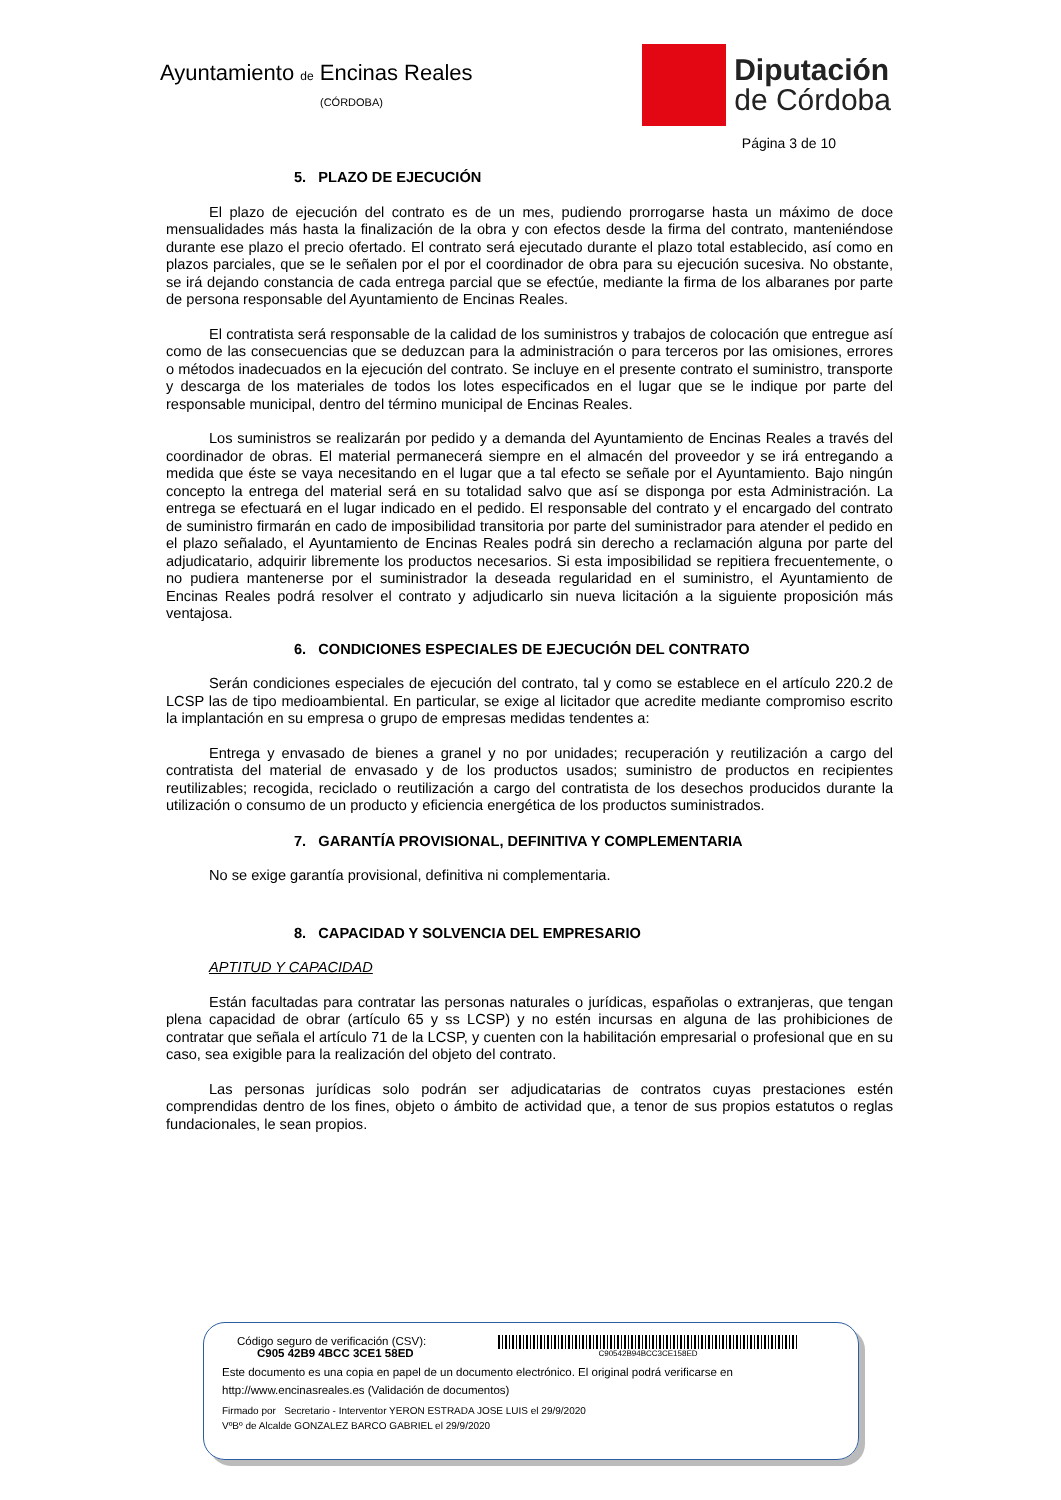Ayuntamiento de Encinas Reales
(CÓRDOBA)
Diputación
de Córdoba
Página 3 de 10
5. PLAZO DE EJECUCIÓN
El plazo de ejecución del contrato es de un mes, pudiendo prorrogarse hasta un máximo de doce mensualidades más hasta la finalización de la obra y con efectos desde la firma del contrato, manteniéndose durante ese plazo el precio ofertado. El contrato será ejecutado durante el plazo total establecido, así como en plazos parciales, que se le señalen por el por el coordinador de obra para su ejecución sucesiva. No obstante, se irá dejando constancia de cada entrega parcial que se efectúe, mediante la firma de los albaranes por parte de persona responsable del Ayuntamiento de Encinas Reales.
El contratista será responsable de la calidad de los suministros y trabajos de colocación que entregue así como de las consecuencias que se deduzcan para la administración o para terceros por las omisiones, errores o métodos inadecuados en la ejecución del contrato. Se incluye en el presente contrato el suministro, transporte y descarga de los materiales de todos los lotes especificados en el lugar que se le indique por parte del responsable municipal, dentro del término municipal de Encinas Reales.
Los suministros se realizarán por pedido y a demanda del Ayuntamiento de Encinas Reales a través del coordinador de obras. El material permanecerá siempre en el almacén del proveedor y se irá entregando a medida que éste se vaya necesitando en el lugar que a tal efecto se señale por el Ayuntamiento. Bajo ningún concepto la entrega del material será en su totalidad salvo que así se disponga por esta Administración. La entrega se efectuará en el lugar indicado en el pedido. El responsable del contrato y el encargado del contrato de suministro firmarán en cado de imposibilidad transitoria por parte del suministrador para atender el pedido en el plazo señalado, el Ayuntamiento de Encinas Reales podrá sin derecho a reclamación alguna por parte del adjudicatario, adquirir libremente los productos necesarios. Si esta imposibilidad se repitiera frecuentemente, o no pudiera mantenerse por el suministrador la deseada regularidad en el suministro, el Ayuntamiento de Encinas Reales podrá resolver el contrato y adjudicarlo sin nueva licitación a la siguiente proposición más ventajosa.
6. CONDICIONES ESPECIALES DE EJECUCIÓN DEL CONTRATO
Serán condiciones especiales de ejecución del contrato, tal y como se establece en el artículo 220.2 de LCSP las de tipo medioambiental. En particular, se exige al licitador que acredite mediante compromiso escrito la implantación en su empresa o grupo de empresas medidas tendentes a:
Entrega y envasado de bienes a granel y no por unidades; recuperación y reutilización a cargo del contratista del material de envasado y de los productos usados; suministro de productos en recipientes reutilizables; recogida, reciclado o reutilización a cargo del contratista de los desechos producidos durante la utilización o consumo de un producto y eficiencia energética de los productos suministrados.
7. GARANTÍA PROVISIONAL, DEFINITIVA Y COMPLEMENTARIA
No se exige garantía provisional, definitiva ni complementaria.
8. CAPACIDAD Y SOLVENCIA DEL EMPRESARIO
APTITUD Y CAPACIDAD
Están facultadas para contratar las personas naturales o jurídicas, españolas o extranjeras, que tengan plena capacidad de obrar (artículo 65 y ss LCSP) y no estén incursas en alguna de las prohibiciones de contratar que señala el artículo 71 de la LCSP, y cuenten con la habilitación empresarial o profesional que en su caso, sea exigible para la realización del objeto del contrato.
Las personas jurídicas solo podrán ser adjudicatarias de contratos cuyas prestaciones estén comprendidas dentro de los fines, objeto o ámbito de actividad que, a tenor de sus propios estatutos o reglas fundacionales, le sean propios.
Código seguro de verificación (CSV):
C905 42B9 4BCC 3CE1 58ED
C90542B94BCC3CE158ED
Este documento es una copia en papel de un documento electrónico. El original podrá verificarse en
http://www.encinasreales.es (Validación de documentos)
Firmado por Secretario - Interventor YERON ESTRADA JOSE LUIS el 29/9/2020
VºBº de Alcalde GONZALEZ BARCO GABRIEL el 29/9/2020